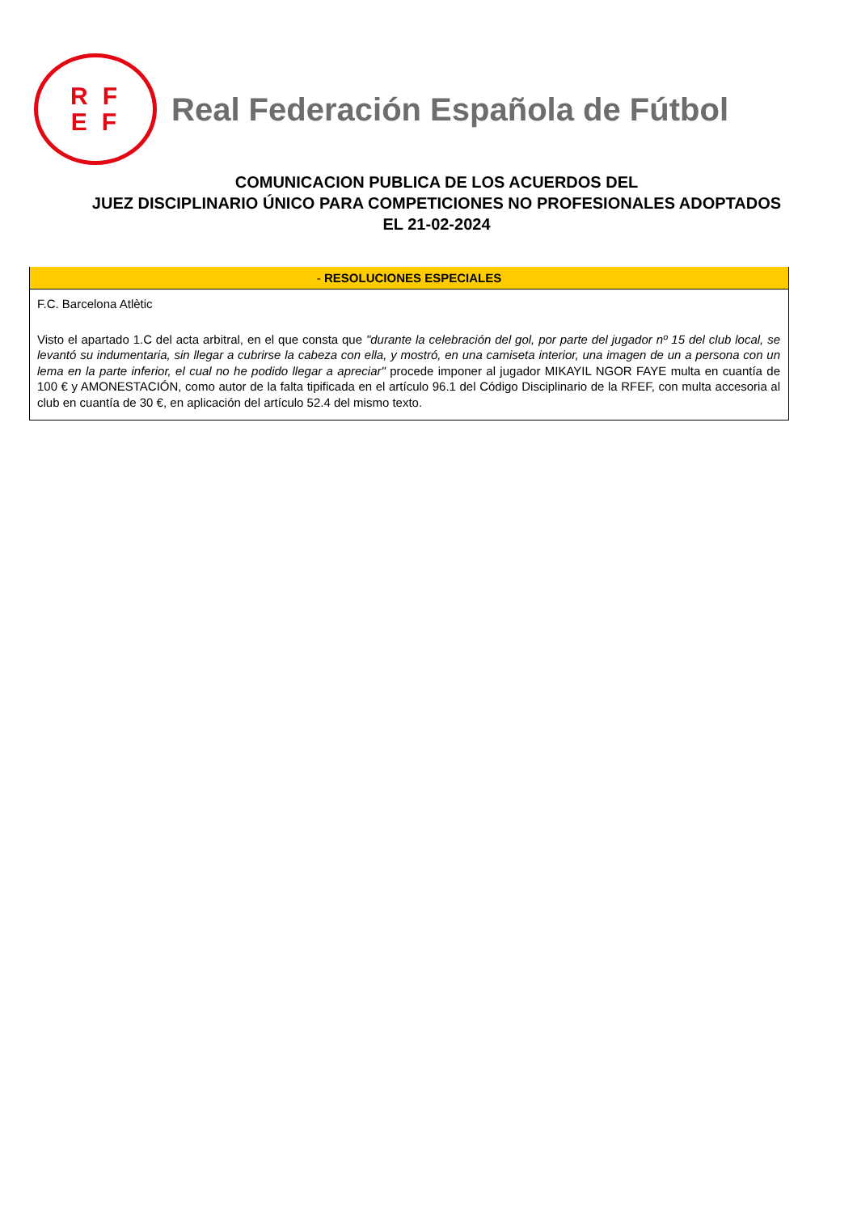RF
EF
Real Federación Española de Fútbol
COMUNICACION PUBLICA DE LOS ACUERDOS DEL
JUEZ DISCIPLINARIO ÚNICO PARA COMPETICIONES NO PROFESIONALES ADOPTADOS
EL 21-02-2024
- RESOLUCIONES ESPECIALES
F.C. Barcelona Atlètic
Visto el apartado 1.C del acta arbitral, en el que consta que "durante la celebración del gol, por parte del jugador nº 15 del club local, se levantó su indumentaria, sin llegar a cubrirse la cabeza con ella, y mostró, en una camiseta interior, una imagen de un a persona con un lema en la parte inferior, el cual no he podido llegar a apreciar" procede imponer al jugador MIKAYIL NGOR FAYE multa en cuantía de 100 € y AMONESTACIÓN, como autor de la falta tipificada en el artículo 96.1 del Código Disciplinario de la RFEF, con multa accesoria al club en cuantía de 30 €, en aplicación del artículo 52.4 del mismo texto.